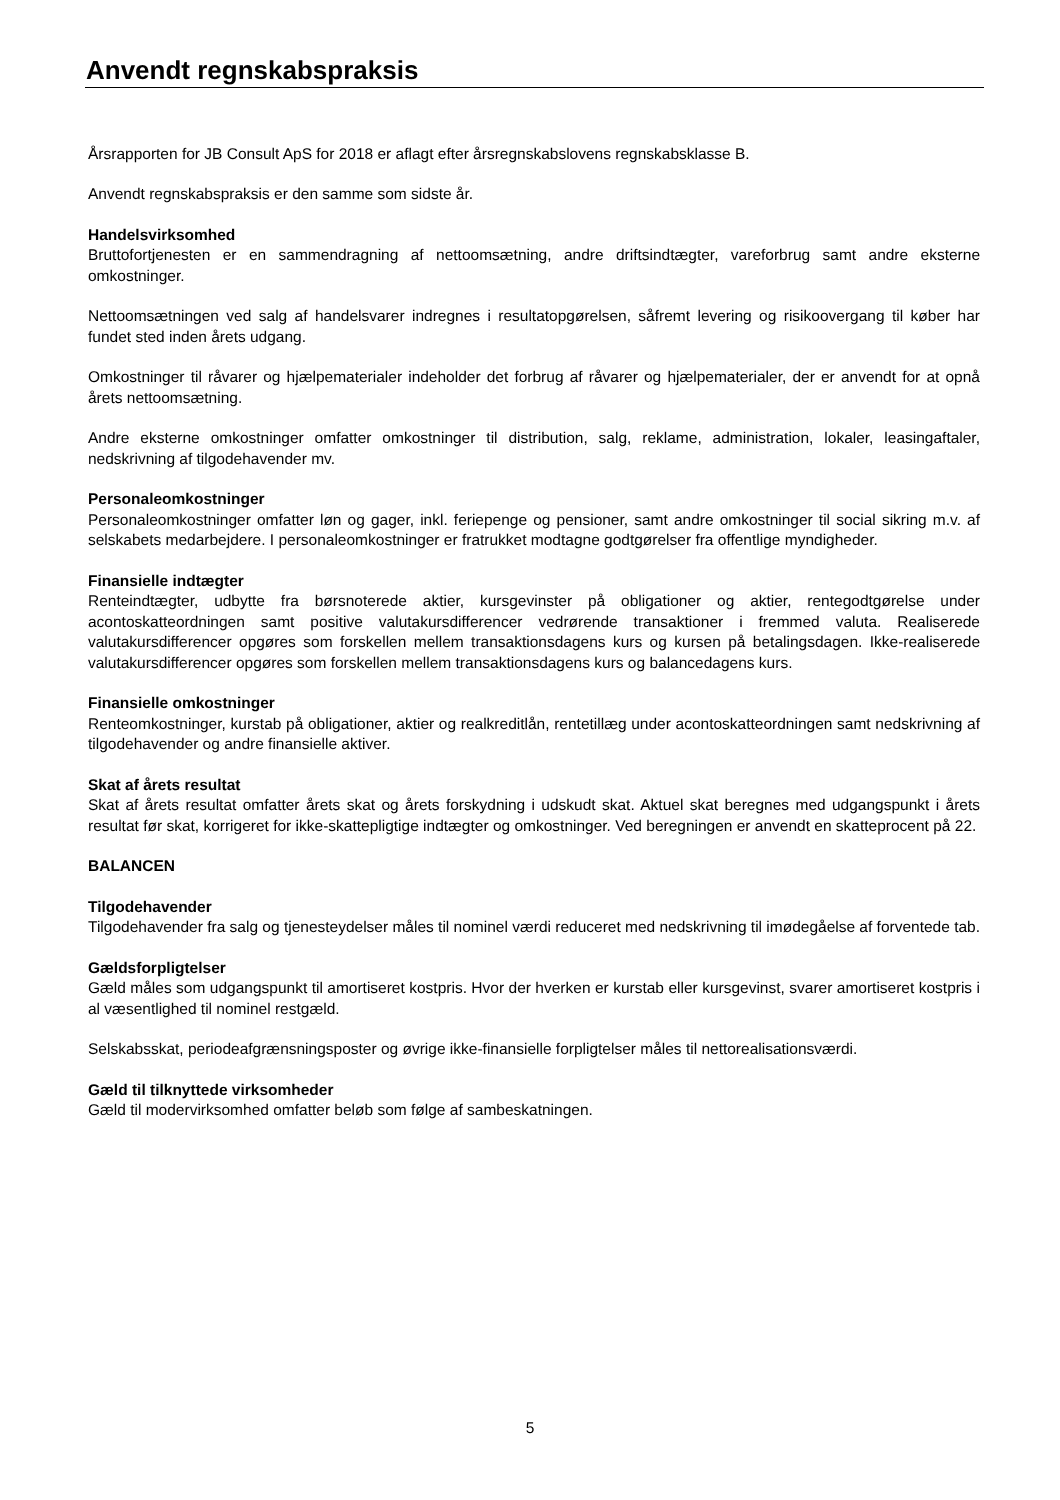Anvendt regnskabspraksis
Årsrapporten for JB Consult ApS for 2018 er aflagt efter årsregnskabslovens regnskabsklasse B.
Anvendt regnskabspraksis er den samme som sidste år.
Handelsvirksomhed
Bruttofortjenesten er en sammendragning af nettoomsætning, andre driftsindtægter, vareforbrug samt andre eksterne omkostninger.
Nettoomsætningen ved salg af handelsvarer indregnes i resultatopgørelsen, såfremt levering og risikoovergang til køber har fundet sted inden årets udgang.
Omkostninger til råvarer og hjælpematerialer indeholder det forbrug af råvarer og hjælpematerialer, der er anvendt for at opnå årets nettoomsætning.
Andre eksterne omkostninger omfatter omkostninger til distribution, salg, reklame, administration, lokaler, leasingaftaler, nedskrivning af tilgodehavender mv.
Personaleomkostninger
Personaleomkostninger omfatter løn og gager, inkl. feriepenge og pensioner, samt andre omkostninger til social sikring m.v. af selskabets medarbejdere. I personaleomkostninger er fratrukket modtagne godtgørelser fra offentlige myndigheder.
Finansielle indtægter
Renteindtægter, udbytte fra børsnoterede aktier, kursgevinster på obligationer og aktier, rentegodtgørelse under acontoskatteordningen samt positive valutakursdifferencer vedrørende transaktioner i fremmed valuta. Realiserede valutakursdifferencer opgøres som forskellen mellem transaktionsdagens kurs og kursen på betalingsdagen. Ikke-realiserede valutakursdifferencer opgøres som forskellen mellem transaktionsdagens kurs og balancedagens kurs.
Finansielle omkostninger
Renteomkostninger, kurstab på obligationer, aktier og realkreditlån, rentetillæg under acontoskatteordningen samt nedskrivning af tilgodehavender og andre finansielle aktiver.
Skat af årets resultat
Skat af årets resultat omfatter årets skat og årets forskydning i udskudt skat. Aktuel skat beregnes med udgangspunkt i årets resultat før skat, korrigeret for ikke-skattepligtige indtægter og omkostninger. Ved beregningen er anvendt en skatteprocent på 22.
BALANCEN
Tilgodehavender
Tilgodehavender fra salg og tjenesteydelser måles til nominel værdi reduceret med nedskrivning til imødegåelse af forventede tab.
Gældsforpligtelser
Gæld måles som udgangspunkt til amortiseret kostpris. Hvor der hverken er kurstab eller kursgevinst, svarer amortiseret kostpris i al væsentlighed til nominel restgæld.
Selskabsskat, periodeafgrænsningsposter og øvrige ikke-finansielle forpligtelser måles til nettorealisationsværdi.
Gæld til tilknyttede virksomheder
Gæld til modervirksomhed omfatter beløb som følge af sambeskatningen.
5